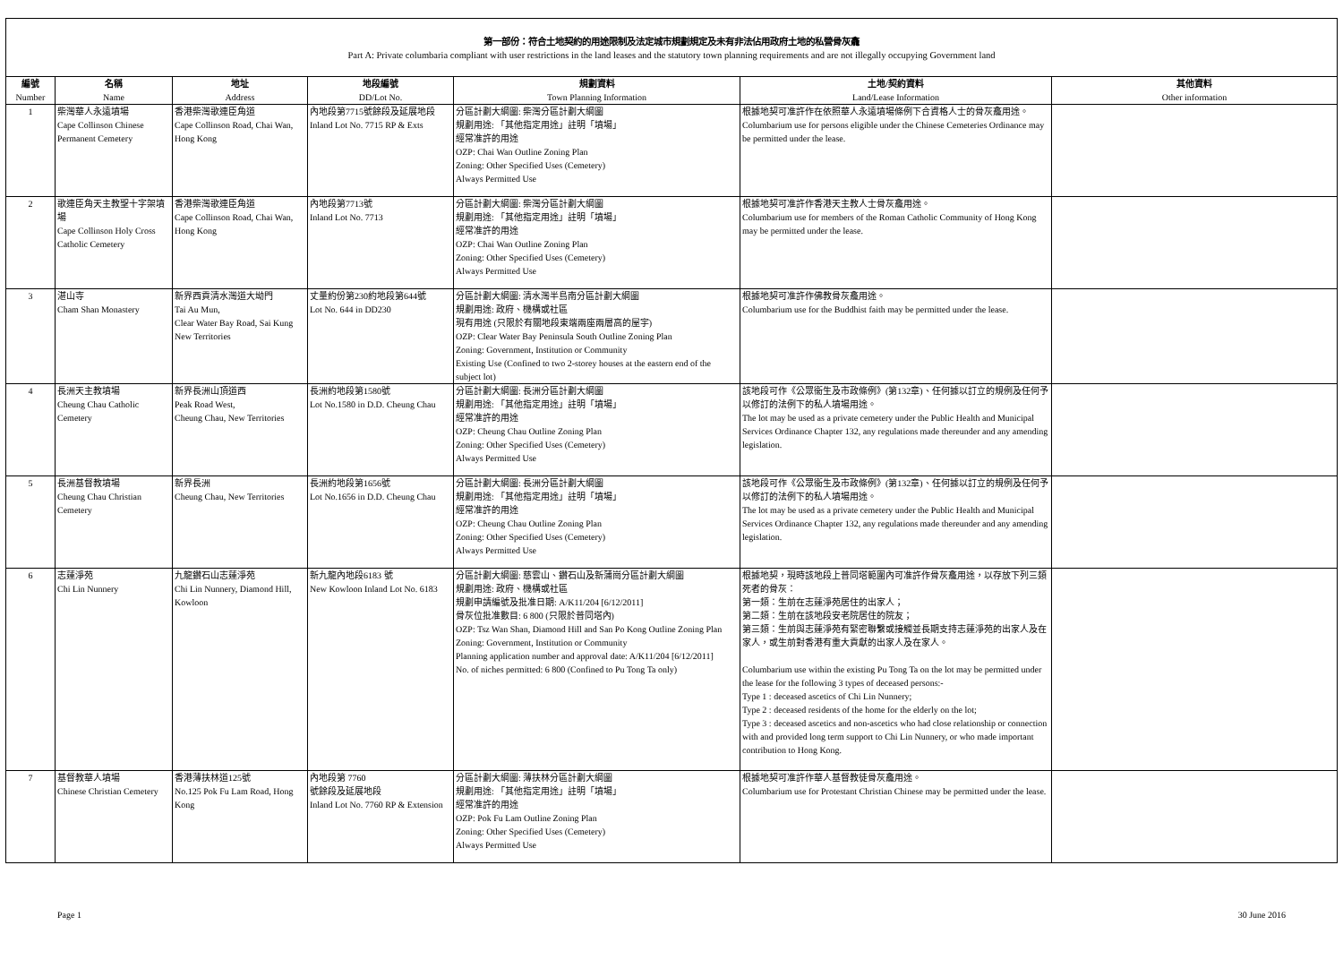第一部份：符合土地契約的用途限制及法定城市規劃規定及未有非法佔用政府土地的私營骨灰龕
Part A: Private columbaria compliant with user restrictions in the land leases and the statutory town planning requirements and are not illegally occupying Government land
| 編號 Number | 名稱 Name | 地址 Address | 地段編號 DD/Lot No. | 規劃資料 Town Planning Information | 土地/契約資料 Land/Lease Information | 其他資料 Other information |
| --- | --- | --- | --- | --- | --- | --- |
| 1 | 柴灣華人永遠墳場 Cape Collinson Chinese Permanent Cemetery | 香港柴灣歌連臣角道 Cape Collinson Road, Chai Wan, Hong Kong | 內地段第7715號餘段及延展地段 Inland Lot No. 7715 RP & Exts | 分區計劃大綱圖: 柴灣分區計劃大綱圖 規劃用途: 「其他指定用途」註明「墳場」 經常准許的用途 OZP: Chai Wan Outline Zoning Plan Zoning: Other Specified Uses (Cemetery) Always Permitted Use | 根據地契可准許作在依照華人永遠墳場條例下合資格人士的骨灰龕用途。 Columbarium use for persons eligible under the Chinese Cemeteries Ordinance may be permitted under the lease. | |
| 2 | 歌連臣角天主教聖十字架墳場 Cape Collinson Holy Cross Catholic Cemetery | 香港柴灣歌連臣角道 Cape Collinson Road, Chai Wan, Hong Kong | 內地段第7713號 Inland Lot No. 7713 | 分區計劃大綱圖: 柴灣分區計劃大綱圖 規劃用途: 「其他指定用途」註明「墳場」 經常准許的用途 OZP: Chai Wan Outline Zoning Plan Zoning: Other Specified Uses (Cemetery) Always Permitted Use | 根據地契可准許作香港天主教人士骨灰龕用途。 Columbarium use for members of the Roman Catholic Community of Hong Kong may be permitted under the lease. | |
| 3 | 湛山寺 Cham Shan Monastery | 新界西貢清水灣道大坳門 Tai Au Mun, Clear Water Bay Road, Sai Kung New Territories | 丈量約份第230約地段第644號 Lot No. 644 in DD230 | 分區計劃大綱圖: 清水灣半島南分區計劃大綱圖 規劃用途: 政府、機構或社區 現有用途 (只限於有關地段東端兩座兩層高的屋宇) OZP: Clear Water Bay Peninsula South Outline Zoning Plan Zoning: Government, Institution or Community Existing Use (Confined to two 2-storey houses at the eastern end of the subject lot) | 根據地契可准許作佛教骨灰龕用途。 Columbarium use for the Buddhist faith may be permitted under the lease. | |
| 4 | 長洲天主教墳場 Cheung Chau Catholic Cemetery | 新界長洲山頂道西 Peak Road West, Cheung Chau, New Territories | 長洲約地段第1580號 Lot No.1580 in D.D. Cheung Chau | 分區計劃大綱圖: 長洲分區計劃大綱圖 規劃用途: 「其他指定用途」註明「墳場」 經常准許的用途 OZP: Cheung Chau Outline Zoning Plan Zoning: Other Specified Uses (Cemetery) Always Permitted Use | 該地段可作《公眾衞生及市政條例》(第132章)、任何據以訂立的規例及任何予以修訂的法例下的私人墳場用途。 The lot may be used as a private cemetery under the Public Health and Municipal Services Ordinance Chapter 132, any regulations made thereunder and any amending legislation. | |
| 5 | 長洲基督教墳場 Cheung Chau Christian Cemetery | 新界長洲 Cheung Chau, New Territories | 長洲約地段第1656號 Lot No.1656 in D.D. Cheung Chau | 分區計劃大綱圖: 長洲分區計劃大綱圖 規劃用途: 「其他指定用途」註明「墳場」 經常准許的用途 OZP: Cheung Chau Outline Zoning Plan Zoning: Other Specified Uses (Cemetery) Always Permitted Use | 該地段可作《公眾衞生及市政條例》(第132章)、任何據以訂立的規例及任何予以修訂的法例下的私人墳場用途。 The lot may be used as a private cemetery under the Public Health and Municipal Services Ordinance Chapter 132, any regulations made thereunder and any amending legislation. | |
| 6 | 志蓮淨苑 Chi Lin Nunnery | 九龍鑽石山志蓮淨苑 Chi Lin Nunnery, Diamond Hill, Kowloon | 新九龍內地段6183 號 New Kowloon Inland Lot No. 6183 | 分區計劃大綱圖: 慈雲山、鑽石山及新蒲崗分區計劃大綱圖 規劃用途: 政府、機構或社區 規劃申請編號及批准日期: A/K11/204 [6/12/2011] 骨灰位批准數目: 6 800 (只限於普同塔內) OZP: Tsz Wan Shan, Diamond Hill and San Po Kong Outline Zoning Plan Zoning: Government, Institution or Community Planning application number and approval date: A/K11/204 [6/12/2011] No. of niches permitted: 6 800 (Confined to Pu Tong Ta only) | 根據地契，現時該地段上普同塔範圍內可准許作骨灰龕用途，以存放下列三類死者的骨灰： 第一類：生前在志蓮淨苑居住的出家人； 第二類：生前在該地段安老院居住的院友； 第三類：生前與志蓮淨苑有緊密聯繫或接觸並長期支持志蓮淨苑的出家人及在家人，或生前對香港有重大貢獻的出家人及在家人。 Columbarium use within the existing Pu Tong Ta on the lot may be permitted under the lease for the following 3 types of deceased persons:- Type 1 : deceased ascetics of Chi Lin Nunnery; Type 2 : deceased residents of the home for the elderly on the lot; Type 3 : deceased ascetics and non-ascetics who had close relationship or connection with and provided long term support to Chi Lin Nunnery, or who made important contribution to Hong Kong. | |
| 7 | 基督教華人墳場 Chinese Christian Cemetery | 香港薄扶林道125號 No.125 Pok Fu Lam Road, Hong Kong | 內地段第 7760 號餘段及延展地段 Inland Lot No. 7760 RP & Extension | 分區計劃大綱圖: 薄扶林分區計劃大綱圖 規劃用途: 「其他指定用途」註明「墳場」 經常准許的用途 OZP: Pok Fu Lam Outline Zoning Plan Zoning: Other Specified Uses (Cemetery) Always Permitted Use | 根據地契可准許作華人基督教徒骨灰龕用途。 Columbarium use for Protestant Christian Chinese may be permitted under the lease. | |
Page 1 30 June 2016